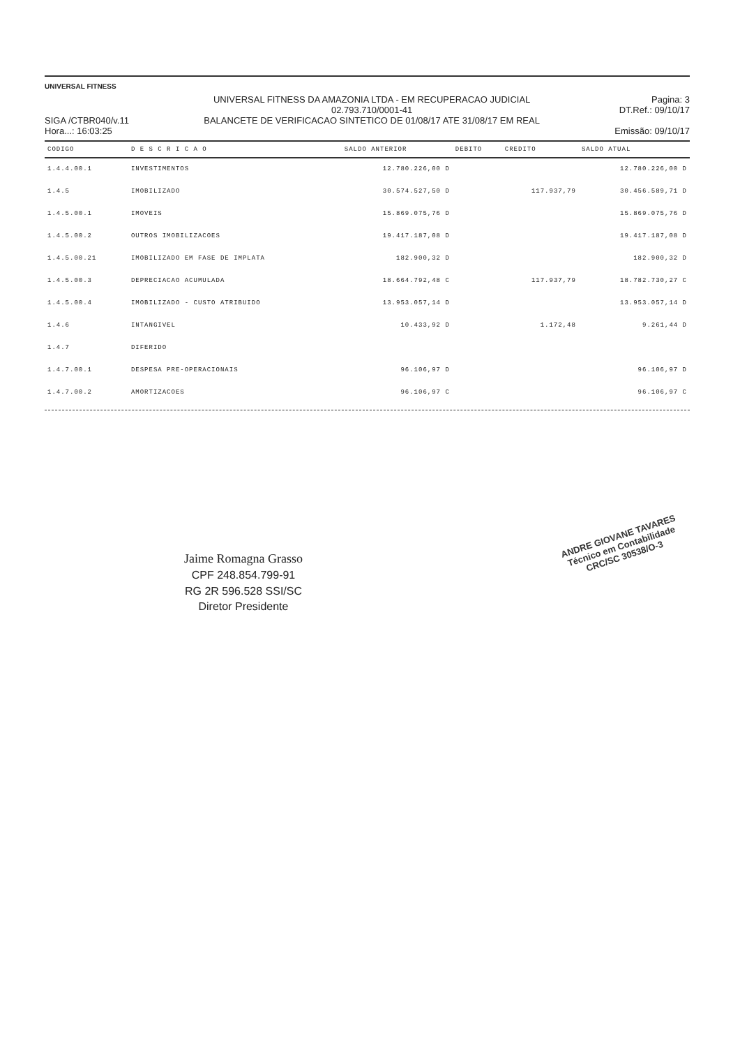UNIVERSAL FITNESS
SIGA /CTBR040/v.11
Hora...: 16:03:25
UNIVERSAL FITNESS DA AMAZONIA LTDA - EM RECUPERACAO JUDICIAL
02.793.710/0001-41
BALANCETE DE VERIFICACAO SINTETICO DE 01/08/17 ATE 31/08/17 EM REAL
Pagina: 3
DT.Ref.: 09/10/17
Emissão: 09/10/17
| CODIGO | D E S C R I C A O | SALDO ANTERIOR | DEBITO | CREDITO | SALDO ATUAL |
| --- | --- | --- | --- | --- | --- |
| 1.4.4.00.1 | INVESTIMENTOS | 12.780.226,00 D | | | 12.780.226,00 D |
| 1.4.5 | IMOBILIZADO | 30.574.527,50 D | | 117.937,79 | 30.456.589,71 D |
| 1.4.5.00.1 | IMOVEIS | 15.869.075,76 D | | | 15.869.075,76 D |
| 1.4.5.00.2 | OUTROS IMOBILIZACOES | 19.417.187,08 D | | | 19.417.187,08 D |
| 1.4.5.00.21 | IMOBILIZADO EM FASE DE IMPLATA | 182.900,32 D | | | 182.900,32 D |
| 1.4.5.00.3 | DEPRECIACAO ACUMULADA | 18.664.792,48 C | | 117.937,79 | 18.782.730,27 C |
| 1.4.5.00.4 | IMOBILIZADO - CUSTO ATRIBUIDO | 13.953.057,14 D | | | 13.953.057,14 D |
| 1.4.6 | INTANGIVEL | 10.433,92 D | | 1.172,48 | 9.261,44 D |
| 1.4.7 | DIFERIDO | | | | |
| 1.4.7.00.1 | DESPESA PRE-OPERACIONAIS | 96.106,97 D | | | 96.106,97 D |
| 1.4.7.00.2 | AMORTIZACOES | 96.106,97 C | | | 96.106,97 C |
Jaime Romagna Grasso
CPF 248.854.799-91
RG 2R 596.528 SSI/SC
Diretor Presidente
ANDRE GIOVANE TAVARES
Técnico em Contabilidade
CRC/SC 30538/O-3